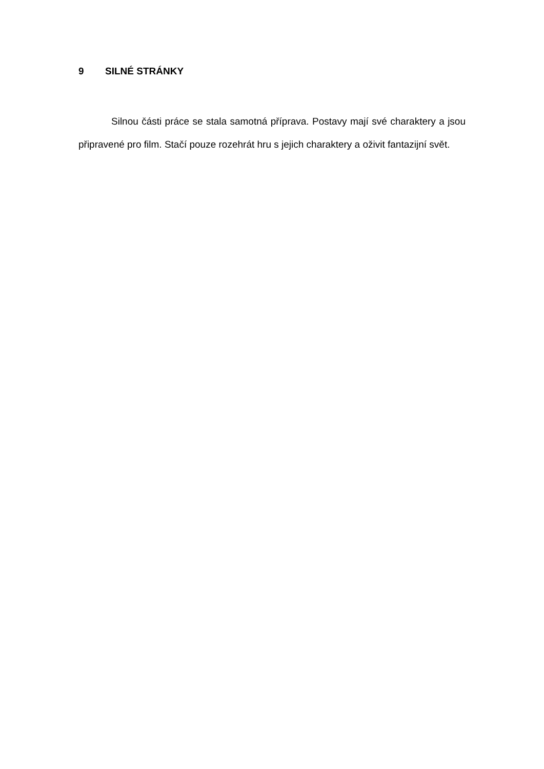9 SILNÉ STRÁNKY
Silnou části práce se stala samotná příprava. Postavy mají své charaktery a jsou připravené pro film. Stačí pouze rozehrát hru s jejich charaktery a oživit fantazijní svět.